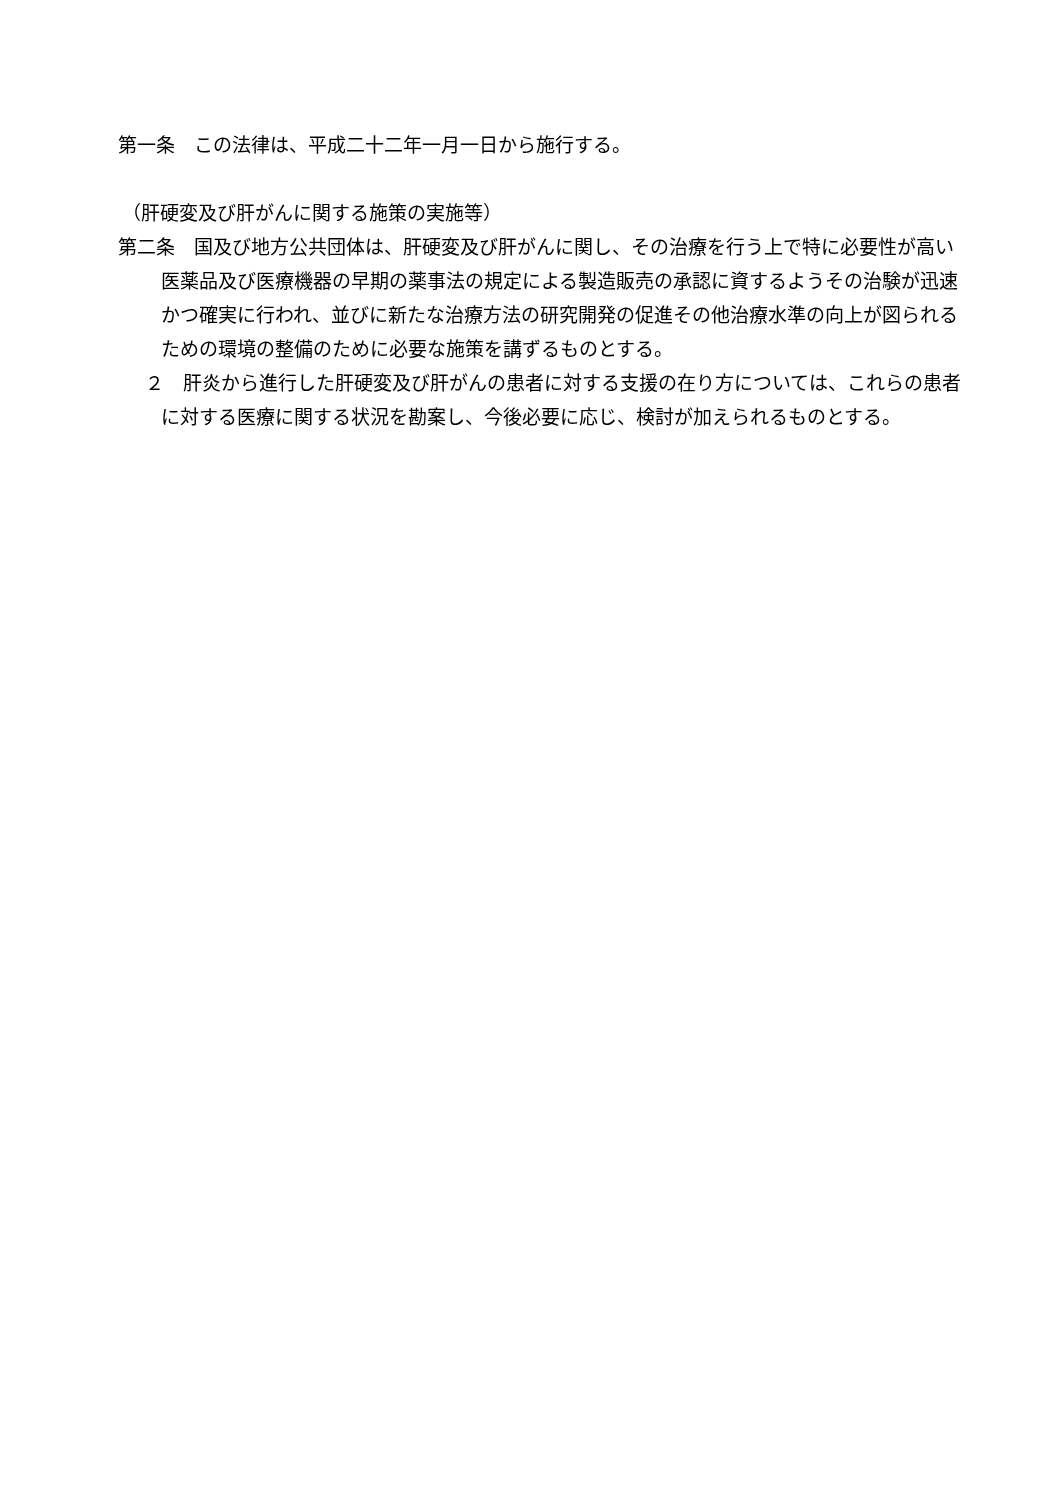第一条　この法律は、平成二十二年一月一日から施行する。
（肝硬変及び肝がんに関する施策の実施等）
第二条　国及び地方公共団体は、肝硬変及び肝がんに関し、その治療を行う上で特に必要性が高い医薬品及び医療機器の早期の薬事法の規定による製造販売の承認に資するようその治験が迅速かつ確実に行われ、並びに新たな治療方法の研究開発の促進その他治療水準の向上が図られるための環境の整備のために必要な施策を講ずるものとする。
２　肝炎から進行した肝硬変及び肝がんの患者に対する支援の在り方については、これらの患者に対する医療に関する状況を勘案し、今後必要に応じ、検討が加えられるものとする。